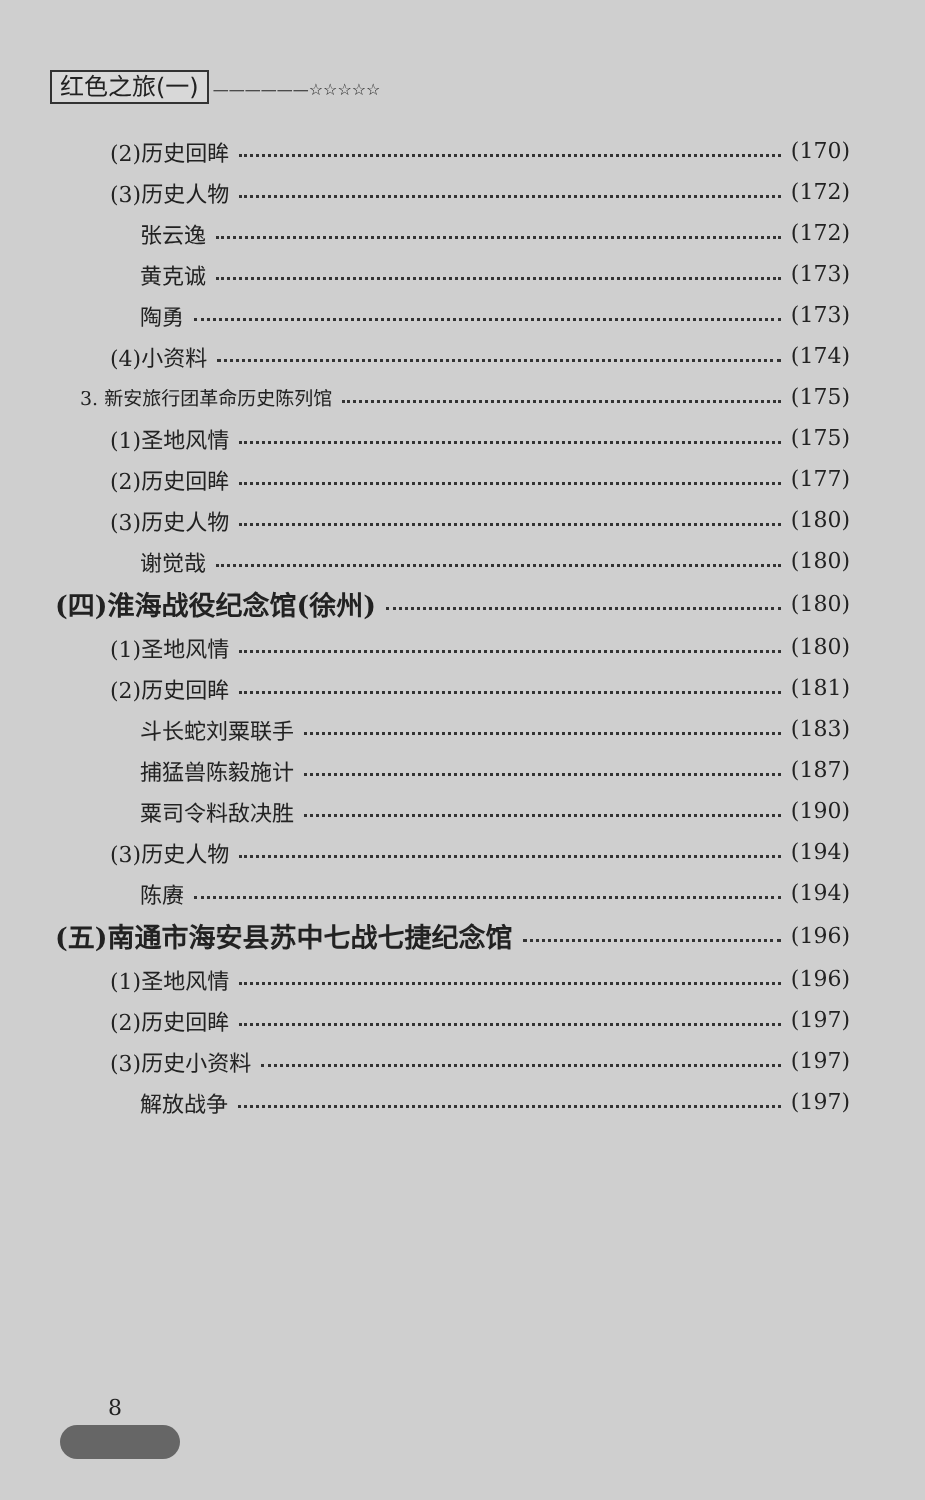红色之旅(一) ——————☆☆☆☆☆
(2)历史回眸 (170)
(3)历史人物 (172)
张云逸 (172)
黄克诚 (173)
陶勇 (173)
(4)小资料 (174)
3. 新安旅行团革命历史陈列馆 (175)
(1)圣地风情 (175)
(2)历史回眸 (177)
(3)历史人物 (180)
谢觉哉 (180)
(四)淮海战役纪念馆(徐州) (180)
(1)圣地风情 (180)
(2)历史回眸 (181)
斗长蛇刘粟联手 (183)
捕猛兽陈毅施计 (187)
粟司令料敌决胜 (190)
(3)历史人物 (194)
陈赓 (194)
(五)南通市海安县苏中七战七捷纪念馆 (196)
(1)圣地风情 (196)
(2)历史回眸 (197)
(3)历史小资料 (197)
解放战争 (197)
8